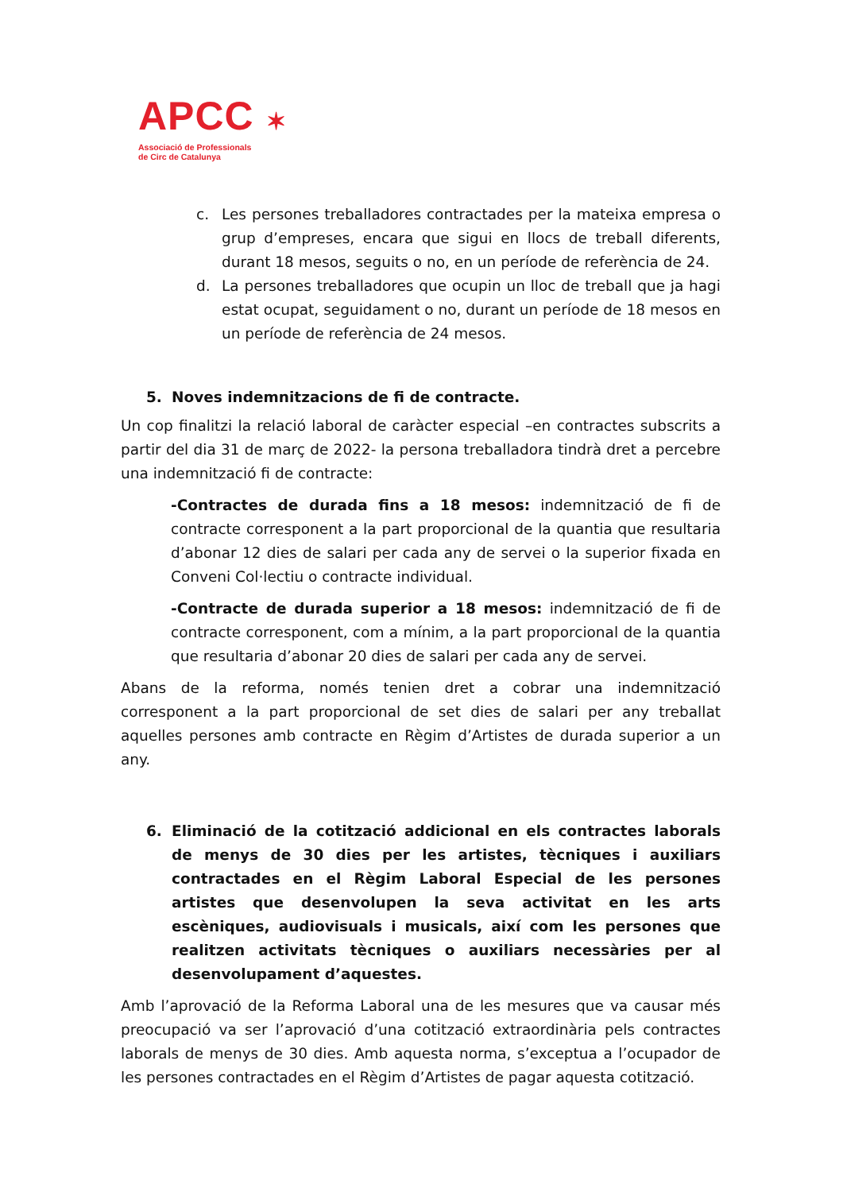APCC ✶
Associació de Professionals
de Circ de Catalunya
c. Les persones treballadores contractades per la mateixa empresa o grup d’empreses, encara que sigui en llocs de treball diferents, durant 18 mesos, seguits o no, en un període de referència de 24.
d. La persones treballadores que ocupin un lloc de treball que ja hagi estat ocupat, seguidament o no, durant un període de 18 mesos en un període de referència de 24 mesos.
5. Noves indemnitzacions de fi de contracte.
Un cop finalitzi la relació laboral de caràcter especial –en contractes subscrits a partir del dia 31 de març de 2022- la persona treballadora tindrà dret a percebre una indemnització fi de contracte:
-Contractes de durada fins a 18 mesos: indemnització de fi de contracte corresponent a la part proporcional de la quantia que resultaria d’abonar 12 dies de salari per cada any de servei o la superior fixada en Conveni Col·lectiu o contracte individual.
-Contracte de durada superior a 18 mesos: indemnització de fi de contracte corresponent, com a mínim, a la part proporcional de la quantia que resultaria d’abonar 20 dies de salari per cada any de servei.
Abans de la reforma, només tenien dret a cobrar una indemnització corresponent a la part proporcional de set dies de salari per any treballat aquelles persones amb contracte en Règim d’Artistes de durada superior a un any.
6. Eliminació de la cotització addicional en els contractes laborals de menys de 30 dies per les artistes, tècniques i auxiliars contractades en el Règim Laboral Especial de les persones artistes que desenvolupen la seva activitat en les arts escèniques, audiovisuals i musicals, així com les persones que realitzen activitats tècniques o auxiliars necessàries per al desenvolupament d’aquestes.
Amb l’aprovació de la Reforma Laboral una de les mesures que va causar més preocupació va ser l’aprovació d’una cotització extraordinària pels contractes laborals de menys de 30 dies. Amb aquesta norma, s’exceptua a l’ocupador de les persones contractades en el Règim d’Artistes de pagar aquesta cotització.